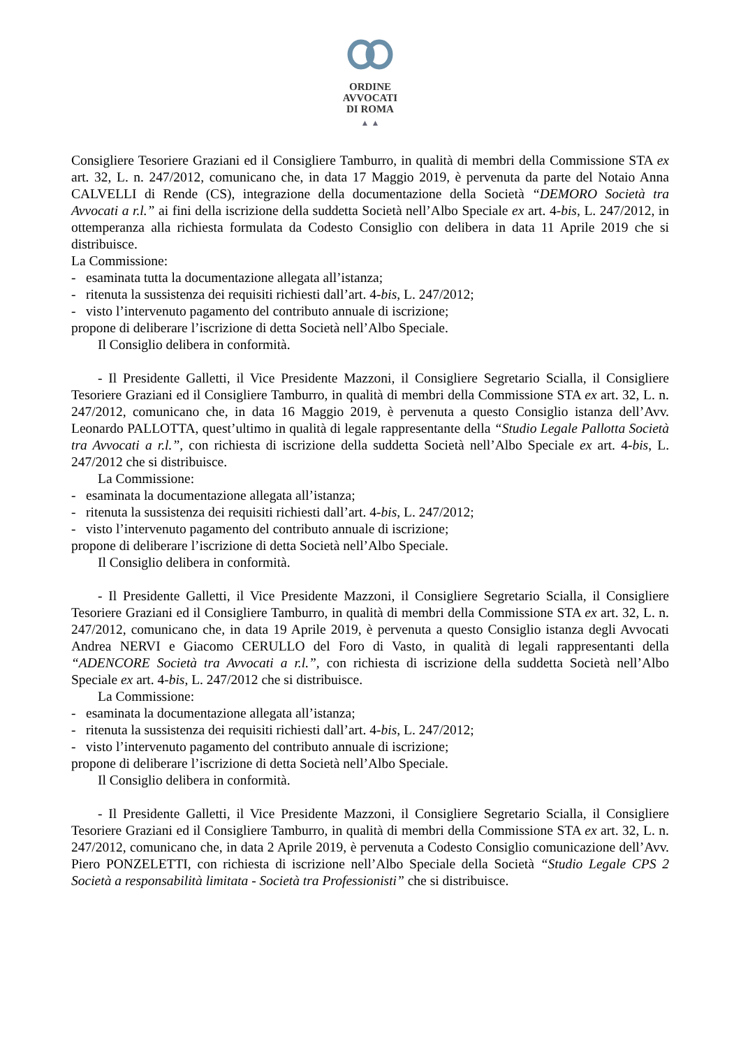ORDINE
AVVOCATI
DI ROMA
▲ ▲
Consigliere Tesoriere Graziani ed il Consigliere Tamburro, in qualità di membri della Commissione STA ex art. 32, L. n. 247/2012, comunicano che, in data 17 Maggio 2019, è pervenuta da parte del Notaio Anna CALVELLI di Rende (CS), integrazione della documentazione della Società “DEMORO Società tra Avvocati a r.l.” ai fini della iscrizione della suddetta Società nell’Albo Speciale ex art. 4-bis, L. 247/2012, in ottemperanza alla richiesta formulata da Codesto Consiglio con delibera in data 11 Aprile 2019 che si distribuisce.
La Commissione:
- esaminata tutta la documentazione allegata all’istanza;
- ritenuta la sussistenza dei requisiti richiesti dall’art. 4-bis, L. 247/2012;
- visto l’intervenuto pagamento del contributo annuale di iscrizione;
propone di deliberare l’iscrizione di detta Società nell’Albo Speciale.
Il Consiglio delibera in conformità.
- Il Presidente Galletti, il Vice Presidente Mazzoni, il Consigliere Segretario Scialla, il Consigliere Tesoriere Graziani ed il Consigliere Tamburro, in qualità di membri della Commissione STA ex art. 32, L. n. 247/2012, comunicano che, in data 16 Maggio 2019, è pervenuta a questo Consiglio istanza dell’Avv. Leonardo PALLOTTA, quest’ultimo in qualità di legale rappresentante della “Studio Legale Pallotta Società tra Avvocati a r.l.”, con richiesta di iscrizione della suddetta Società nell’Albo Speciale ex art. 4-bis, L. 247/2012 che si distribuisce.
La Commissione:
- esaminata la documentazione allegata all’istanza;
- ritenuta la sussistenza dei requisiti richiesti dall’art. 4-bis, L. 247/2012;
- visto l’intervenuto pagamento del contributo annuale di iscrizione;
propone di deliberare l’iscrizione di detta Società nell’Albo Speciale.
Il Consiglio delibera in conformità.
- Il Presidente Galletti, il Vice Presidente Mazzoni, il Consigliere Segretario Scialla, il Consigliere Tesoriere Graziani ed il Consigliere Tamburro, in qualità di membri della Commissione STA ex art. 32, L. n. 247/2012, comunicano che, in data 19 Aprile 2019, è pervenuta a questo Consiglio istanza degli Avvocati Andrea NERVI e Giacomo CERULLO del Foro di Vasto, in qualità di legali rappresentanti della “ADENCORE Società tra Avvocati a r.l.”, con richiesta di iscrizione della suddetta Società nell’Albo Speciale ex art. 4-bis, L. 247/2012 che si distribuisce.
La Commissione:
- esaminata la documentazione allegata all’istanza;
- ritenuta la sussistenza dei requisiti richiesti dall’art. 4-bis, L. 247/2012;
- visto l’intervenuto pagamento del contributo annuale di iscrizione;
propone di deliberare l’iscrizione di detta Società nell’Albo Speciale.
Il Consiglio delibera in conformità.
- Il Presidente Galletti, il Vice Presidente Mazzoni, il Consigliere Segretario Scialla, il Consigliere Tesoriere Graziani ed il Consigliere Tamburro, in qualità di membri della Commissione STA ex art. 32, L. n. 247/2012, comunicano che, in data 2 Aprile 2019, è pervenuta a Codesto Consiglio comunicazione dell’Avv. Piero PONZELETTI, con richiesta di iscrizione nell’Albo Speciale della Società “Studio Legale CPS 2 Società a responsabilità limitata - Società tra Professionisti” che si distribuisce.